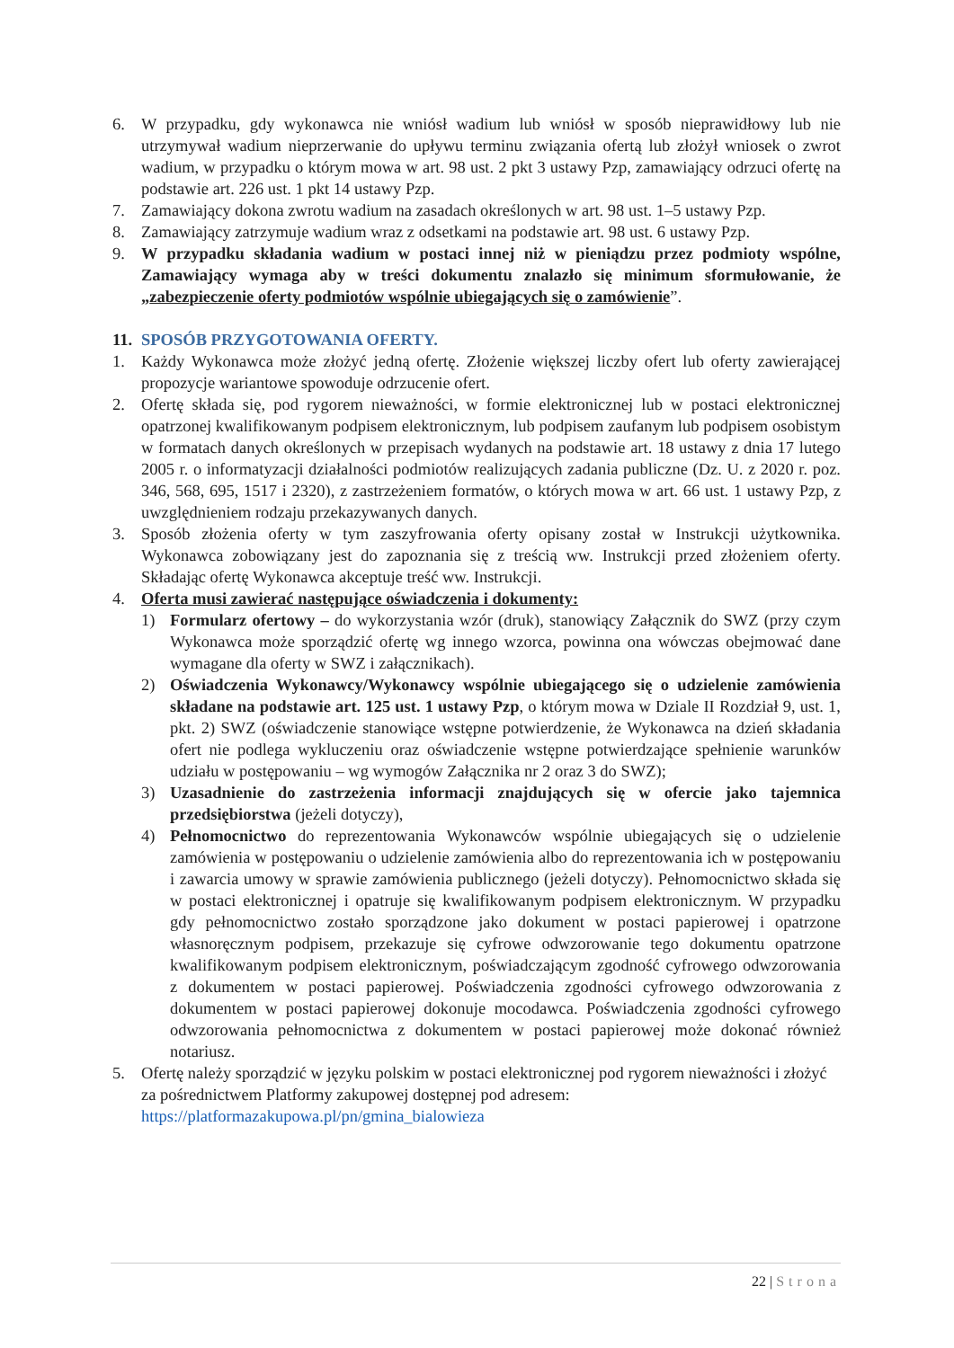6. W przypadku, gdy wykonawca nie wniósł wadium lub wniósł w sposób nieprawidłowy lub nie utrzymywał wadium nieprzerwanie do upływu terminu związania ofertą lub złożył wniosek o zwrot wadium, w przypadku o którym mowa w art. 98 ust. 2 pkt 3 ustawy Pzp, zamawiający odrzuci ofertę na podstawie art. 226 ust. 1 pkt 14 ustawy Pzp.
7. Zamawiający dokona zwrotu wadium na zasadach określonych w art. 98 ust. 1–5 ustawy Pzp.
8. Zamawiający zatrzymuje wadium wraz z odsetkami na podstawie art. 98 ust. 6 ustawy Pzp.
9. W przypadku składania wadium w postaci innej niż w pieniądzu przez podmioty wspólne, Zamawiający wymaga aby w treści dokumentu znalazło się minimum sformułowanie, że „zabezpieczenie oferty podmiotów wspólnie ubiegających się o zamówienie”.
11. SPOSÓB PRZYGOTOWANIA OFERTY.
1. Każdy Wykonawca może złożyć jedną ofertę. Złożenie większej liczby ofert lub oferty zawierającej propozycje wariantowe spowoduje odrzucenie ofert.
2. Ofertę składa się, pod rygorem nieważności, w formie elektronicznej lub w postaci elektronicznej opatrzonej kwalifikowanym podpisem elektronicznym, lub podpisem zaufanym lub podpisem osobistym w formatach danych określonych w przepisach wydanych na podstawie art. 18 ustawy z dnia 17 lutego 2005 r. o informatyzacji działalności podmiotów realizujących zadania publiczne (Dz. U. z 2020 r. poz. 346, 568, 695, 1517 i 2320), z zastrzeżeniem formatów, o których mowa w art. 66 ust. 1 ustawy Pzp, z uwzględnieniem rodzaju przekazywanych danych.
3. Sposób złożenia oferty w tym zaszyfrowania oferty opisany został w Instrukcji użytkownika. Wykonawca zobowiązany jest do zapoznania się z treścią ww. Instrukcji przed złożeniem oferty. Składając ofertę Wykonawca akceptuje treść ww. Instrukcji.
4. Oferta musi zawierać następujące oświadczenia i dokumenty:
1) Formularz ofertowy – do wykorzystania wzór (druk), stanowiący Załącznik do SWZ (przy czym Wykonawca może sporządzić ofertę wg innego wzorca, powinna ona wówczas obejmować dane wymagane dla oferty w SWZ i załącznikach).
2) Oświadczenia Wykonawcy/Wykonawcy wspólnie ubiegającego się o udzielenie zamówienia składane na podstawie art. 125 ust. 1 ustawy Pzp, o którym mowa w Dziale II Rozdział 9, ust. 1, pkt. 2) SWZ (oświadczenie stanowiące wstępne potwierdzenie, że Wykonawca na dzień składania ofert nie podlega wykluczeniu oraz oświadczenie wstępne potwierdzające spełnienie warunków udziału w postępowaniu – wg wymogów Załącznika nr 2 oraz 3 do SWZ);
3) Uzasadnienie do zastrzeżenia informacji znajdujących się w ofercie jako tajemnica przedsiębiorstwa (jeżeli dotyczy),
4) Pełnomocnictwo do reprezentowania Wykonawców wspólnie ubiegających się o udzielenie zamówienia w postępowaniu o udzielenie zamówienia albo do reprezentowania ich w postępowaniu i zawarcia umowy w sprawie zamówienia publicznego (jeżeli dotyczy). Pełnomocnictwo składa się w postaci elektronicznej i opatruje się kwalifikowanym podpisem elektronicznym. W przypadku gdy pełnomocnictwo zostało sporządzone jako dokument w postaci papierowej i opatrzone własnoręcznym podpisem, przekazuje się cyfrowe odwzorowanie tego dokumentu opatrzone kwalifikowanym podpisem elektronicznym, poświadczającym zgodność cyfrowego odwzorowania z dokumentem w postaci papierowej. Poświadczenia zgodności cyfrowego odwzorowania z dokumentem w postaci papierowej dokonuje mocodawca. Poświadczenia zgodności cyfrowego odwzorowania pełnomocnictwa z dokumentem w postaci papierowej może dokonać również notariusz.
5. Ofertę należy sporządzić w języku polskim w postaci elektronicznej pod rygorem nieważności i złożyć za pośrednictwem Platformy zakupowej dostępnej pod adresem:
https://platformazakupowa.pl/pn/gmina_bialowieza
22 | Strona